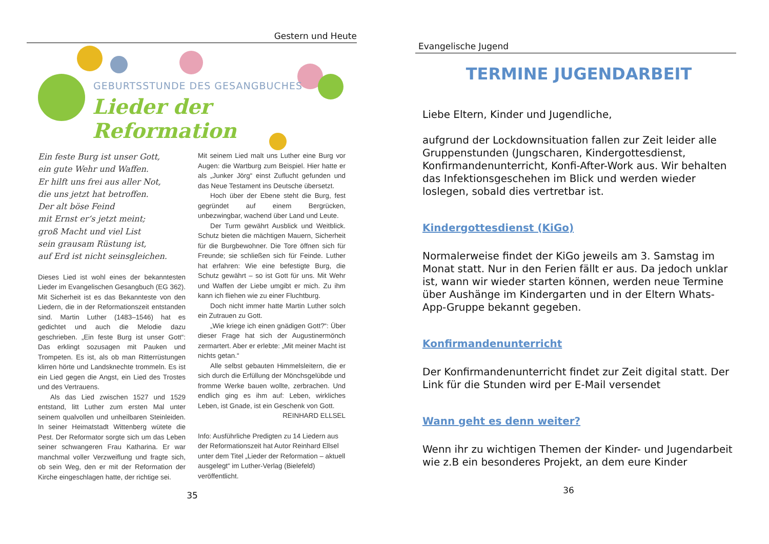Gestern und Heute
GEBURTSSTUNDE DES GESANGBUCHES
Lieder der Reformation
Ein feste Burg ist unser Gott,
ein gute Wehr und Waffen.
Er hilft uns frei aus aller Not,
die uns jetzt hat betroffen.
Der alt böse Feind
mit Ernst er‘s jetzt meint;
groß Macht und viel List
sein grausam Rüstung ist,
auf Erd ist nicht seinsgleichen.
Dieses Lied ist wohl eines der bekanntesten Lieder im Evangelischen Gesangbuch (EG 362). Mit Sicherheit ist es das Bekannteste von den Liedern, die in der Reformationszeit entstanden sind. Martin Luther (1483–1546) hat es gedichtet und auch die Melodie dazu geschrieben. „Ein feste Burg ist unser Gott“: Das erklingt sozusagen mit Pauken und Trompeten. Es ist, als ob man Ritterrüstungen klirren hörte und Landsknechte trommeln. Es ist ein Lied gegen die Angst, ein Lied des Trostes und des Vertrauens.
Als das Lied zwischen 1527 und 1529 entstand, litt Luther zum ersten Mal unter seinem qualvollen und unheilbaren Steinleiden. In seiner Heimatstadt Wittenberg wütete die Pest. Der Reformator sorgte sich um das Leben seiner schwangeren Frau Katharina. Er war manchmal voller Verzweiflung und fragte sich, ob sein Weg, den er mit der Reformation der Kirche eingeschlagen hatte, der richtige sei.
Mit seinem Lied malt uns Luther eine Burg vor Augen: die Wartburg zum Beispiel. Hier hatte er als „Junker Jörg“ einst Zuflucht gefunden und das Neue Testament ins Deutsche übersetzt.
Hoch über der Ebene steht die Burg, fest gegründet auf einem Bergrücken, unbezwingbar, wachend über Land und Leute.
Der Turm gewährt Ausblick und Weitblick. Schutz bieten die mächtigen Mauern, Sicherheit für die Burgbewohner. Die Tore öffnen sich für Freunde; sie schließen sich für Feinde. Luther hat erfahren: Wie eine befestigte Burg, die Schutz gewährt – so ist Gott für uns. Mit Wehr und Waffen der Liebe umgibt er mich. Zu ihm kann ich fliehen wie zu einer Fluchtburg.
Doch nicht immer hatte Martin Luther solch ein Zutrauen zu Gott.
„Wie kriege ich einen gnädigen Gott?“: Über dieser Frage hat sich der Augustinermönch zermartert. Aber er erlebte: „Mit meiner Macht ist nichts getan.“
Alle selbst gebauten Himmelsleitern, die er sich durch die Erfüllung der Mönchsgelübde und fromme Werke bauen wollte, zerbrachen. Und endlich ging es ihm auf: Leben, wirkliches Leben, ist Gnade, ist ein Geschenk von Gott.
REINHARD ELLSEL
Info: Ausführliche Predigten zu 14 Liedern aus der Reformationszeit hat Autor Reinhard Ellsel unter dem Titel „Lieder der Reformation – aktuell ausgelegt“ im Luther-Verlag (Bielefeld) veröffentlicht.
35
Evangelische Jugend
TERMINE JUGENDARBEIT
Liebe Eltern, Kinder und Jugendliche,
aufgrund der Lockdownsituation fallen zur Zeit leider alle Gruppenstunden (Jungscharen, Kindergottesdienst, Konfirmandenunterricht, Konfi-After-Work aus. Wir behalten das Infektionsgeschehen im Blick und werden wieder loslegen, sobald dies vertretbar ist.
Kindergottesdienst (KiGo)
Normalerweise findet der KiGo jeweils am 3. Samstag im Monat statt. Nur in den Ferien fällt er aus. Da jedoch unklar ist, wann wir wieder starten können, werden neue Termine über Aushänge im Kindergarten und in der Eltern Whats-App-Gruppe bekannt gegeben.
Konfirmandenunterricht
Der Konfirmandenunterricht findet zur Zeit digital statt. Der Link für die Stunden wird per E-Mail versendet
Wann geht es denn weiter?
Wenn ihr zu wichtigen Themen der Kinder- und Jugendarbeit wie z.B ein besonderes Projekt, an dem eure Kinder
36